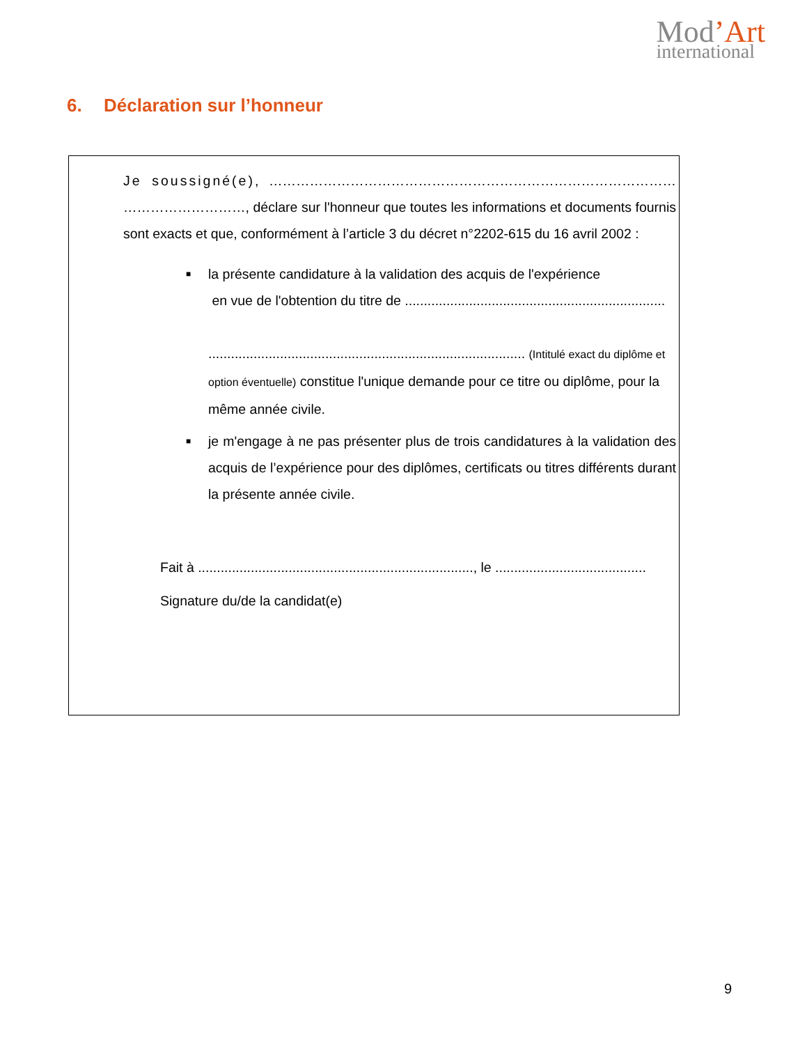Mod’Art
international
6. Déclaration sur l’honneur
Je soussigné(e), ……………………………………………………………………………… ………………………, déclare sur l'honneur que toutes les informations et documents fournis sont exacts et que, conformément à l’article 3 du décret n°2202-615 du 16 avril 2002 :
■ la présente candidature à la validation des acquis de l'expérience
en vue de l'obtention du titre de .....................................................................
.................................................................................... (Intitulé exact du diplôme et option éventuelle) constitue l'unique demande pour ce titre ou diplôme, pour la même année civile.
■ je m'engage à ne pas présenter plus de trois candidatures à la validation des acquis de l’expérience pour des diplômes, certificats ou titres différents durant la présente année civile.
Fait à ........................................................................., le ........................................
Signature du/de la candidat(e)
9